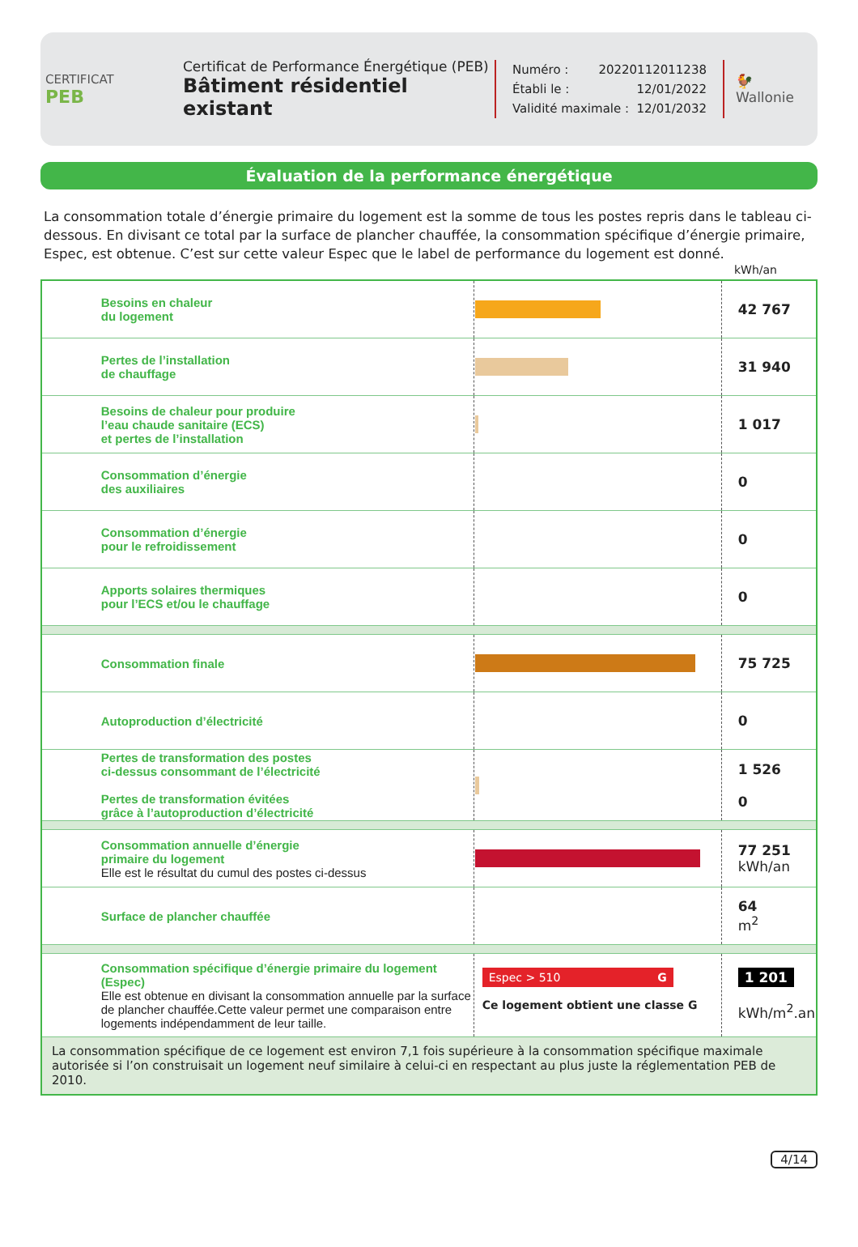CERTIFICAT
PEB
Certificat de Performance Énergétique (PEB)
Bâtiment résidentiel existant
Numéro : 20220112011238
Établi le : 12/01/2022
Validité maximale : 12/01/2032
🐓
Wallonie
Évaluation de la performance énergétique
La consommation totale d’énergie primaire du logement est la somme de tous les postes repris dans le tableau ci-dessous. En divisant ce total par la surface de plancher chauffée, la consommation spécifique d’énergie primaire, Espec, est obtenue. C’est sur cette valeur Espec que le label de performance du logement est donné.
kWh/an
| | Besoins en chaleur du logement | | 42 767 |
| | Pertes de l’installation de chauffage | | 31 940 |
| | Besoins de chaleur pour produire l’eau chaude sanitaire (ECS) et pertes de l’installation | | 1 017 |
| | Consommation d’énergie des auxiliaires | | 0 |
| | Consommation d’énergie pour le refroidissement | | 0 |
| | Apports solaires thermiques pour l’ECS et/ou le chauffage | | 0 |
| | Consommation finale | | 75 725 |
| | Autoproduction d’électricité | | 0 |
| | Pertes de transformation des postes ci-dessus consommant de l’électricité Pertes de transformation évitées grâce à l’autoproduction d’électricité | | 1 526 0 |
| | Consommation annuelle d’énergie primaire du logement Elle est le résultat du cumul des postes ci-dessus | | 77 251 kWh/an |
| | Surface de plancher chauffée | | 64 m<sup>2</sup> |
| | Consommation spécifique d’énergie primaire du logement (Espec) Elle est obtenue en divisant la consommation annuelle par la surface de plancher chauffée.Cette valeur permet une comparaison entre logements indépendamment de leur taille. | Espec > 510 G Ce logement obtient une classe G | 1 201 kWh/m<sup>2</sup>.an |
| La consommation spécifique de ce logement est environ 7,1 fois supérieure à la consommation spécifique maximale autorisée si l’on construisait un logement neuf similaire à celui-ci en respectant au plus juste la réglementation PEB de 2010. | | | |
4/14